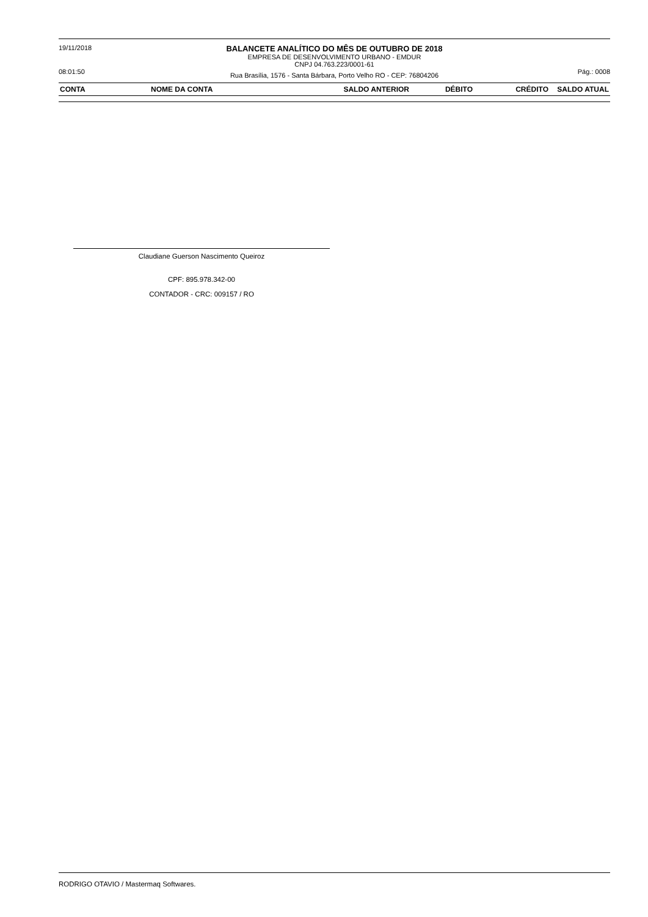19/11/2018
BALANCETE ANALÍTICO DO MÊS DE OUTUBRO DE 2018
EMPRESA DE DESENVOLVIMENTO URBANO - EMDUR
CNPJ 04.763.223/0001-61
08:01:50
Rua Brasília, 1576 - Santa Bárbara, Porto Velho RO - CEP: 76804206
Pág.: 0008
| CONTA | NOME DA CONTA | SALDO ANTERIOR | DÉBITO | CRÉDITO | SALDO ATUAL |
| --- | --- | --- | --- | --- | --- |
Claudiane Guerson Nascimento Queiroz
CPF: 895.978.342-00
CONTADOR - CRC: 009157 / RO
RODRIGO OTAVIO / Mastermaq Softwares.